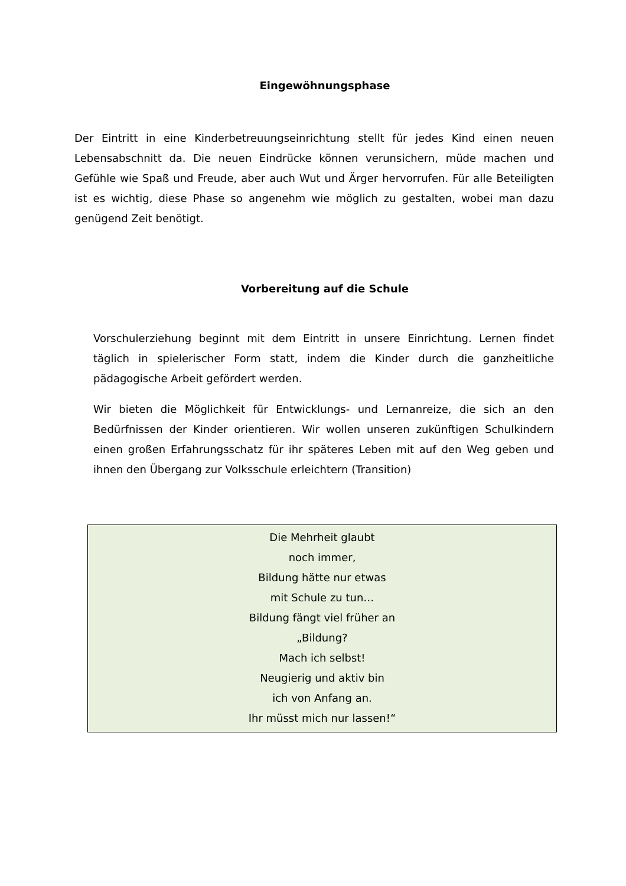Eingewöhnungsphase
Der Eintritt in eine Kinderbetreuungseinrichtung stellt für jedes Kind einen neuen Lebensabschnitt da. Die neuen Eindrücke können verunsichern, müde machen und Gefühle wie Spaß und Freude, aber auch Wut und Ärger hervorrufen. Für alle Beteiligten ist es wichtig, diese Phase so angenehm wie möglich zu gestalten, wobei man dazu genügend Zeit benötigt.
Vorbereitung auf die Schule
Vorschulerziehung beginnt mit dem Eintritt in unsere Einrichtung. Lernen findet täglich in spielerischer Form statt, indem die Kinder durch die ganzheitliche pädagogische Arbeit gefördert werden.
Wir bieten die Möglichkeit für Entwicklungs- und Lernanreize, die sich an den Bedürfnissen der Kinder orientieren. Wir wollen unseren zukünftigen Schulkindern einen großen Erfahrungsschatz für ihr späteres Leben mit auf den Weg geben und ihnen den Übergang zur Volksschule erleichtern (Transition)
Die Mehrheit glaubt
noch immer,
Bildung hätte nur etwas
mit Schule zu tun…
Bildung fängt viel früher an
„Bildung?
Mach ich selbst!
Neugierig und aktiv bin
ich von Anfang an.
Ihr müsst mich nur lassen!“